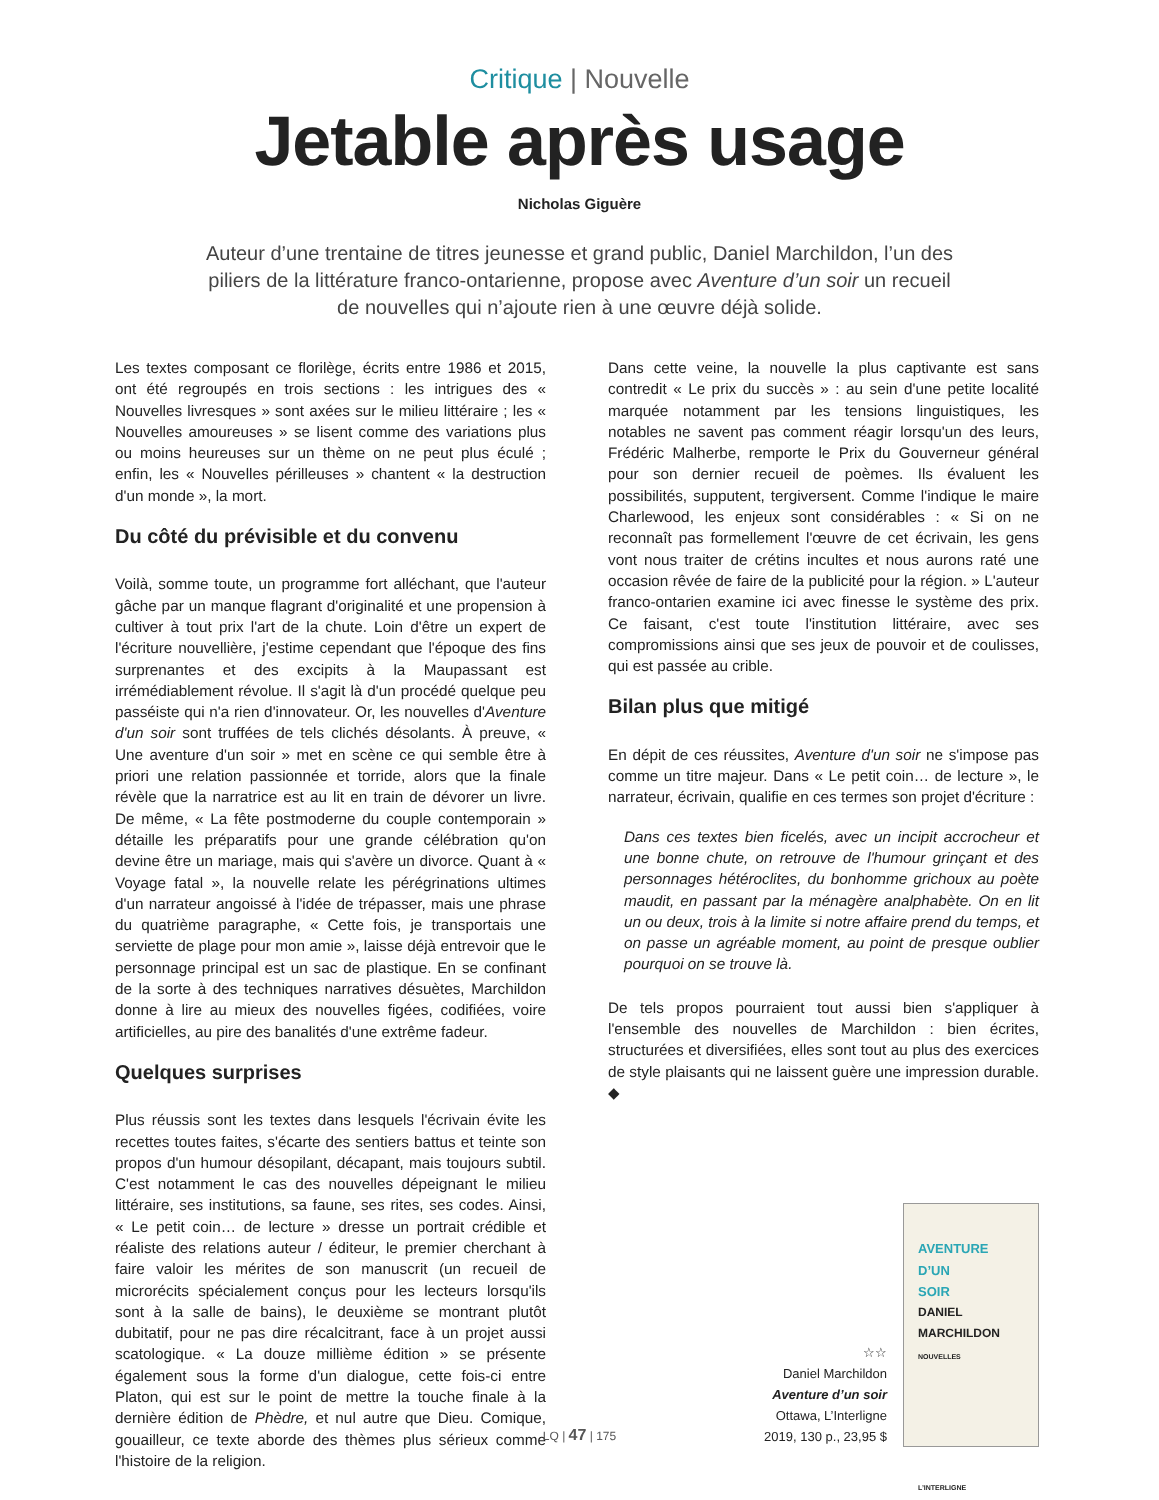Critique | Nouvelle
Jetable après usage
Nicholas Giguère
Auteur d’une trentaine de titres jeunesse et grand public, Daniel Marchildon, l’un des piliers de la littérature franco-ontarienne, propose avec Aventure d’un soir un recueil de nouvelles qui n’ajoute rien à une œuvre déjà solide.
Les textes composant ce florilège, écrits entre 1986 et 2015, ont été regroupés en trois sections : les intrigues des « Nouvelles livresques » sont axées sur le milieu littéraire ; les « Nouvelles amoureuses » se lisent comme des variations plus ou moins heureuses sur un thème on ne peut plus éculé ; enfin, les « Nouvelles périlleuses » chantent « la destruction d'un monde », la mort.
Du côté du prévisible et du convenu
Voilà, somme toute, un programme fort alléchant, que l'auteur gâche par un manque flagrant d'originalité et une propension à cultiver à tout prix l'art de la chute. Loin d'être un expert de l'écriture nouvellière, j'estime cependant que l'époque des fins surprenantes et des excipits à la Maupassant est irrémédiablement révolue. Il s'agit là d'un procédé quelque peu passéiste qui n'a rien d'innovateur. Or, les nouvelles d'Aventure d'un soir sont truffées de tels clichés désolants. À preuve, « Une aventure d'un soir » met en scène ce qui semble être à priori une relation passionnée et torride, alors que la finale révèle que la narratrice est au lit en train de dévorer un livre. De même, « La fête postmoderne du couple contemporain » détaille les préparatifs pour une grande célébration qu'on devine être un mariage, mais qui s'avère un divorce. Quant à « Voyage fatal », la nouvelle relate les pérégrinations ultimes d'un narrateur angoissé à l'idée de trépasser, mais une phrase du quatrième paragraphe, « Cette fois, je transportais une serviette de plage pour mon amie », laisse déjà entrevoir que le personnage principal est un sac de plastique. En se confinant de la sorte à des techniques narratives désuètes, Marchildon donne à lire au mieux des nouvelles figées, codifiées, voire artificielles, au pire des banalités d'une extrême fadeur.
Quelques surprises
Plus réussis sont les textes dans lesquels l'écrivain évite les recettes toutes faites, s'écarte des sentiers battus et teinte son propos d'un humour désopilant, décapant, mais toujours subtil. C'est notamment le cas des nouvelles dépeignant le milieu littéraire, ses institutions, sa faune, ses rites, ses codes. Ainsi, « Le petit coin… de lecture » dresse un portrait crédible et réaliste des relations auteur / éditeur, le premier cherchant à faire valoir les mérites de son manuscrit (un recueil de microrécits spécialement conçus pour les lecteurs lorsqu'ils sont à la salle de bains), le deuxième se montrant plutôt dubitatif, pour ne pas dire récalcitrant, face à un projet aussi scatologique. « La douze millième édition » se présente également sous la forme d'un dialogue, cette fois-ci entre Platon, qui est sur le point de mettre la touche finale à la dernière édition de Phèdre, et nul autre que Dieu. Comique, gouailleur, ce texte aborde des thèmes plus sérieux comme l'histoire de la religion.
Dans cette veine, la nouvelle la plus captivante est sans contredit « Le prix du succès » : au sein d'une petite localité marquée notamment par les tensions linguistiques, les notables ne savent pas comment réagir lorsqu'un des leurs, Frédéric Malherbe, remporte le Prix du Gouverneur général pour son dernier recueil de poèmes. Ils évaluent les possibilités, supputent, tergiversent. Comme l'indique le maire Charlewood, les enjeux sont considérables : « Si on ne reconnaît pas formellement l'œuvre de cet écrivain, les gens vont nous traiter de crétins incultes et nous aurons raté une occasion rêvée de faire de la publicité pour la région. » L'auteur franco-ontarien examine ici avec finesse le système des prix. Ce faisant, c'est toute l'institution littéraire, avec ses compromissions ainsi que ses jeux de pouvoir et de coulisses, qui est passée au crible.
Bilan plus que mitigé
En dépit de ces réussites, Aventure d'un soir ne s'impose pas comme un titre majeur. Dans « Le petit coin… de lecture », le narrateur, écrivain, qualifie en ces termes son projet d'écriture :
Dans ces textes bien ficelés, avec un incipit accrocheur et une bonne chute, on retrouve de l'humour grinçant et des personnages hétéroclites, du bonhomme grichoux au poète maudit, en passant par la ménagère analphabète. On en lit un ou deux, trois à la limite si notre affaire prend du temps, et on passe un agréable moment, au point de presque oublier pourquoi on se trouve là.
De tels propos pourraient tout aussi bien s'appliquer à l'ensemble des nouvelles de Marchildon : bien écrites, structurées et diversifiées, elles sont tout au plus des exercices de style plaisants qui ne laissent guère une impression durable. ◆
☆☆
Daniel Marchildon
Aventure d’un soir
Ottawa, L’Interligne
2019, 130 p., 23,95 $
AVENTURE
D’UN
SOIR
DANIEL
MARCHILDON
NOUVELLES
L’INTERLIGNE
LQ | 47 | 175